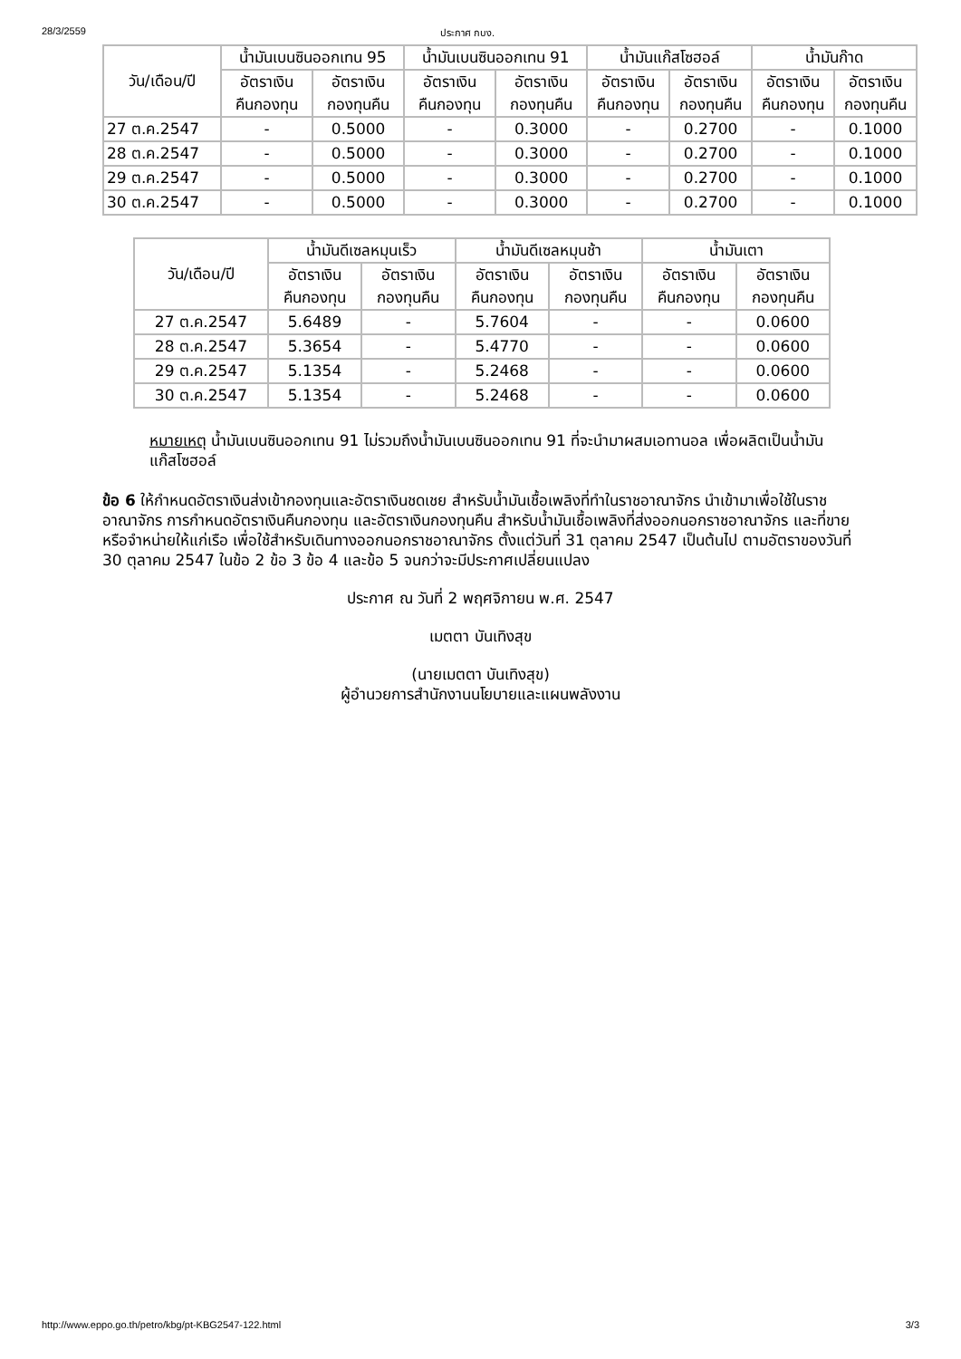28/3/2559 ประกาศ กบง.
| วัน/เดือน/ปี | น้ำมันเบนซินออกเทน 95 | | น้ำมันเบนซินออกเทน 91 | | น้ำมันแก๊สโซฮอล์ | | น้ำมันก๊าด | |
| --- | --- | --- | --- | --- | --- | --- | --- | --- |
| | อัตราเงิน คืนกองทุน | อัตราเงิน กองทุนคืน | อัตราเงิน คืนกองทุน | อัตราเงิน กองทุนคืน | อัตราเงิน คืนกองทุน | อัตราเงิน กองทุนคืน | อัตราเงิน คืนกองทุน | อัตราเงิน กองทุนคืน |
| 27 ต.ค.2547 | - | 0.5000 | - | 0.3000 | - | 0.2700 | - | 0.1000 |
| 28 ต.ค.2547 | - | 0.5000 | - | 0.3000 | - | 0.2700 | - | 0.1000 |
| 29 ต.ค.2547 | - | 0.5000 | - | 0.3000 | - | 0.2700 | - | 0.1000 |
| 30 ต.ค.2547 | - | 0.5000 | - | 0.3000 | - | 0.2700 | - | 0.1000 |
| วัน/เดือน/ปี | น้ำมันดีเซลหมุนเร็ว | | น้ำมันดีเซลหมุนช้า | | น้ำมันเตา | |
| --- | --- | --- | --- | --- | --- | --- |
| | อัตราเงิน คืนกองทุน | อัตราเงิน กองทุนคืน | อัตราเงิน คืนกองทุน | อัตราเงิน กองทุนคืน | อัตราเงิน คืนกองทุน | อัตราเงิน กองทุนคืน |
| 27 ต.ค.2547 | 5.6489 | - | 5.7604 | - | - | 0.0600 |
| 28 ต.ค.2547 | 5.3654 | - | 5.4770 | - | - | 0.0600 |
| 29 ต.ค.2547 | 5.1354 | - | 5.2468 | - | - | 0.0600 |
| 30 ต.ค.2547 | 5.1354 | - | 5.2468 | - | - | 0.0600 |
หมายเหตุ น้ำมันเบนซินออกเทน 91 ไม่รวมถึงน้ำมันเบนซินออกเทน 91 ที่จะนำมาผสมเอทานอล เพื่อผลิตเป็นน้ำมันแก๊สโซฮอล์
ข้อ 6 ให้กำหนดอัตราเงินส่งเข้ากองทุนและอัตราเงินชดเชย สำหรับน้ำมันเชื้อเพลิงที่ทำในราชอาณาจักร นำเข้ามาเพื่อใช้ในราชอาณาจักร การกำหนดอัตราเงินคืนกองทุน และอัตราเงินกองทุนคืน สำหรับน้ำมันเชื้อเพลิงที่ส่งออกนอกราชอาณาจักร และที่ขายหรือจำหน่ายให้แก่เรือ เพื่อใช้สำหรับเดินทางออกนอกราชอาณาจักร ตั้งแต่วันที่ 31 ตุลาคม 2547 เป็นต้นไป ตามอัตราของวันที่ 30 ตุลาคม 2547 ในข้อ 2 ข้อ 3 ข้อ 4 และข้อ 5 จนกว่าจะมีประกาศเปลี่ยนแปลง
ประกาศ ณ วันที่ 2 พฤศจิกายน พ.ศ. 2547
เมตตา บันเทิงสุข
(นายเมตตา บันเทิงสุข)
ผู้อำนวยการสำนักงานนโยบายและแผนพลังงาน
http://www.eppo.go.th/petro/kbg/pt-KBG2547-122.html 3/3